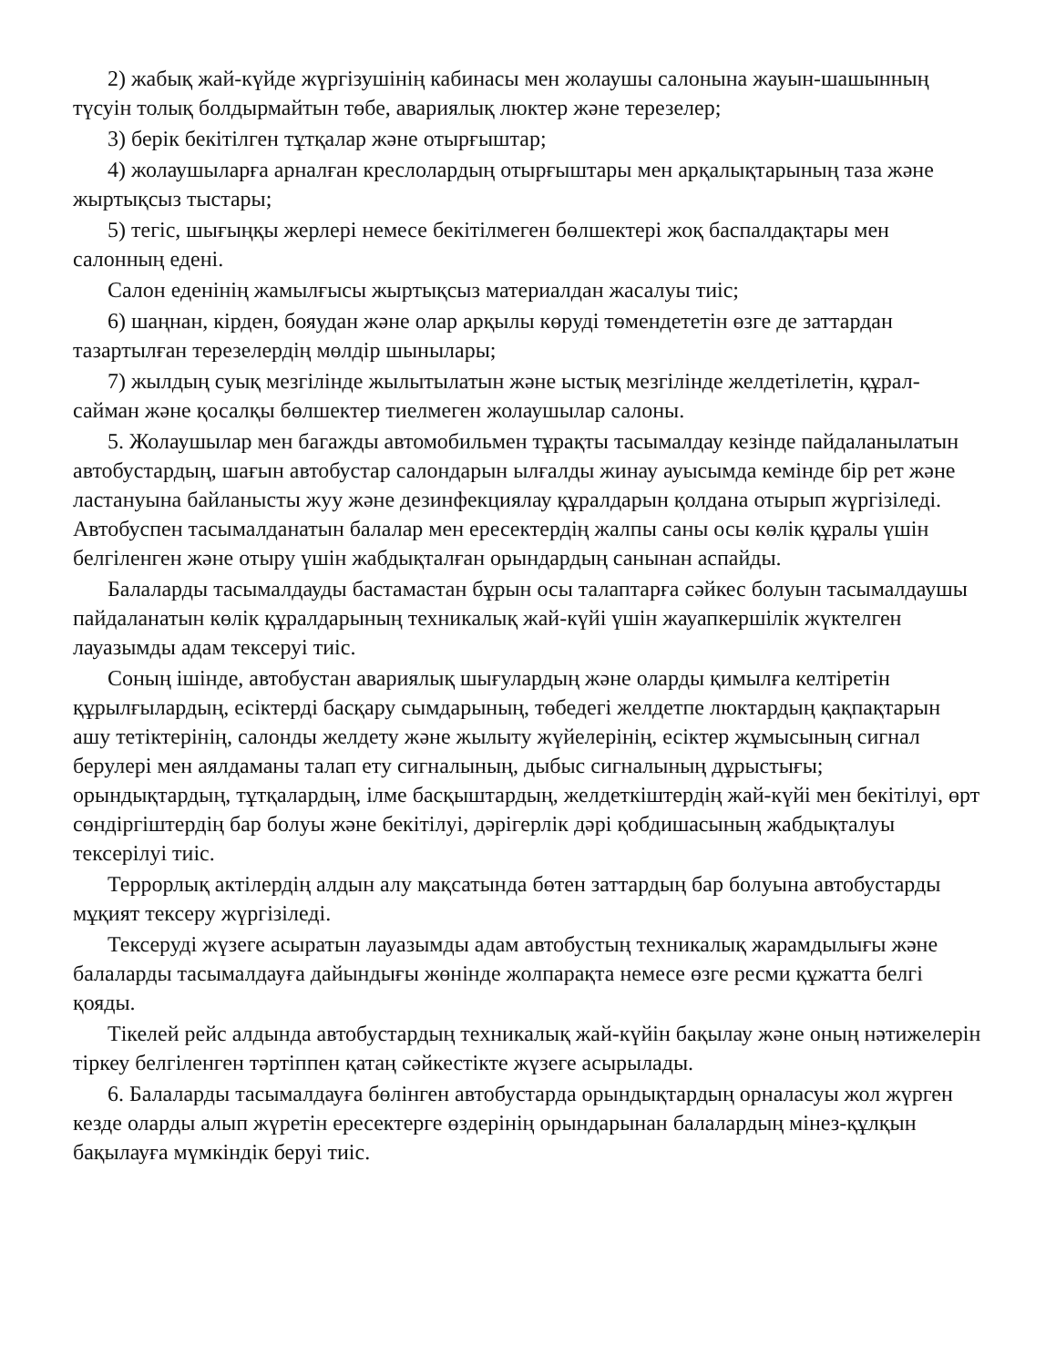2) жабық жай-күйде жүргізушінің кабинасы мен жолаушы салонына жауын-шашынның түсуін толық болдырмайтын төбе, авариялық люктер және терезелер;
3) берік бекітілген тұтқалар және отырғыштар;
4) жолаушыларға арналған креслолардың отырғыштары мен арқалықтарының таза және жыртықсыз тыстары;
5) тегіс, шығыңқы жерлері немесе бекітілмеген бөлшектері жоқ баспалдақтары мен салонның едені.
Салон еденінің жамылғысы жыртықсыз материалдан жасалуы тиіс;
6) шаңнан, кірден, бояудан және олар арқылы көруді төмендететін өзге де заттардан тазартылған терезелердің мөлдір шынылары;
7) жылдың суық мезгілінде жылытылатын және ыстық мезгілінде желдетілетін, құрал-сайман және қосалқы бөлшектер тиелмеген жолаушылар салоны.
5. Жолаушылар мен багажды автомобильмен тұрақты тасымалдау кезінде пайдаланылатын автобустардың, шағын автобустар салондарын ылғалды жинау ауысымда кемінде бір рет және ластануына байланысты жуу және дезинфекциялау құралдарын қолдана отырып жүргізіледі. Автобуспен тасымалданатын балалар мен ересектердің жалпы саны осы көлік құралы үшін белгіленген және отыру үшін жабдықталған орындардың санынан аспайды.
Балаларды тасымалдауды бастамастан бұрын осы талаптарға сәйкес болуын тасымалдаушы пайдаланатын көлік құралдарының техникалық жай-күйі үшін жауапкершілік жүктелген лауазымды адам тексеруі тиіс.
Соның ішінде, автобустан авариялық шығулардың және оларды қимылға келтіретін құрылғылардың, есіктерді басқару сымдарының, төбедегі желдетпе люктардың қақпақтарын ашу тетіктерінің, салонды желдету және жылыту жүйелерінің, есіктер жұмысының сигнал берулері мен аялдаманы талап ету сигналының, дыбыс сигналының дұрыстығы; орындықтардың, тұтқалардың, ілме басқыштардың, желдеткіштердің жай-күйі мен бекітілуі, өрт сөндіргіштердің бар болуы және бекітілуі, дәрігерлік дәрі қобдишасының жабдықталуы тексерілуі тиіс.
Террорлық актілердің алдын алу мақсатында бөтен заттардың бар болуына автобустарды мұқият тексеру жүргізіледі.
Тексеруді жүзеге асыратын лауазымды адам автобустың техникалық жарамдылығы және балаларды тасымалдауға дайындығы жөнінде жолпарақта немесе өзге ресми құжатта белгі қояды.
Тікелей рейс алдында автобустардың техникалық жай-күйін бақылау және оның нәтижелерін тіркеу белгіленген тәртіппен қатаң сәйкестікте жүзеге асырылады.
6. Балаларды тасымалдауға бөлінген автобустарда орындықтардың орналасуы жол жүрген кезде оларды алып жүретін ересектерге өздерінің орындарынан балалардың мінез-құлқын бақылауға мүмкіндік беруі тиіс.